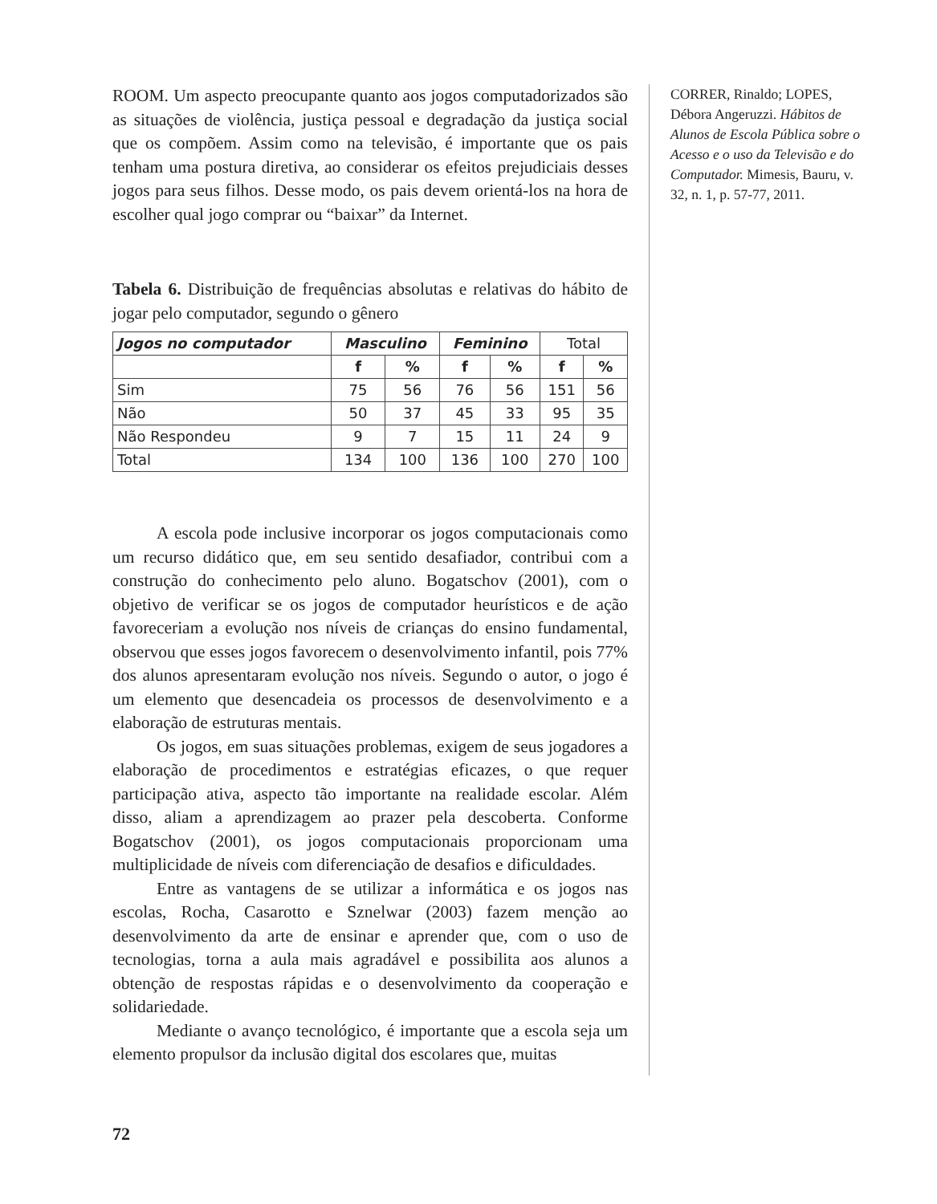ROOM. Um aspecto preocupante quanto aos jogos computadorizados são as situações de violência, justiça pessoal e degradação da justiça social que os compõem. Assim como na televisão, é importante que os pais tenham uma postura diretiva, ao considerar os efeitos prejudiciais desses jogos para seus filhos. Desse modo, os pais devem orientá-los na hora de escolher qual jogo comprar ou “baixar” da Internet.
Tabela 6. Distribuição de frequências absolutas e relativas do hábito de jogar pelo computador, segundo o gênero
| Jogos no computador | Masculino | | Feminino | | Total | |
| --- | --- | --- | --- | --- | --- | --- |
| | f | % | f | % | f | % |
| Sim | 75 | 56 | 76 | 56 | 151 | 56 |
| Não | 50 | 37 | 45 | 33 | 95 | 35 |
| Não Respondeu | 9 | 7 | 15 | 11 | 24 | 9 |
| Total | 134 | 100 | 136 | 100 | 270 | 100 |
A escola pode inclusive incorporar os jogos computacionais como um recurso didático que, em seu sentido desafiador, contribui com a construção do conhecimento pelo aluno. Bogatschov (2001), com o objetivo de verificar se os jogos de computador heurísticos e de ação favoreceriam a evolução nos níveis de crianças do ensino fundamental, observou que esses jogos favorecem o desenvolvimento infantil, pois 77% dos alunos apresentaram evolução nos níveis. Segundo o autor, o jogo é um elemento que desencadeia os processos de desenvolvimento e a elaboração de estruturas mentais.
Os jogos, em suas situações problemas, exigem de seus jogadores a elaboração de procedimentos e estratégias eficazes, o que requer participação ativa, aspecto tão importante na realidade escolar. Além disso, aliam a aprendizagem ao prazer pela descoberta. Conforme Bogatschov (2001), os jogos computacionais proporcionam uma multiplicidade de níveis com diferenciação de desafios e dificuldades.
Entre as vantagens de se utilizar a informática e os jogos nas escolas, Rocha, Casarotto e Sznelwar (2003) fazem menção ao desenvolvimento da arte de ensinar e aprender que, com o uso de tecnologias, torna a aula mais agradável e possibilita aos alunos a obtenção de respostas rápidas e o desenvolvimento da cooperação e solidariedade.
Mediante o avanço tecnológico, é importante que a escola seja um elemento propulsor da inclusão digital dos escolares que, muitas
CORRER, Rinaldo; LOPES, Débora Angeruzzi. Hábitos de Alunos de Escola Pública sobre o Acesso e o uso da Televisão e do Computador. Mimesis, Bauru, v. 32, n. 1, p. 57-77, 2011.
72